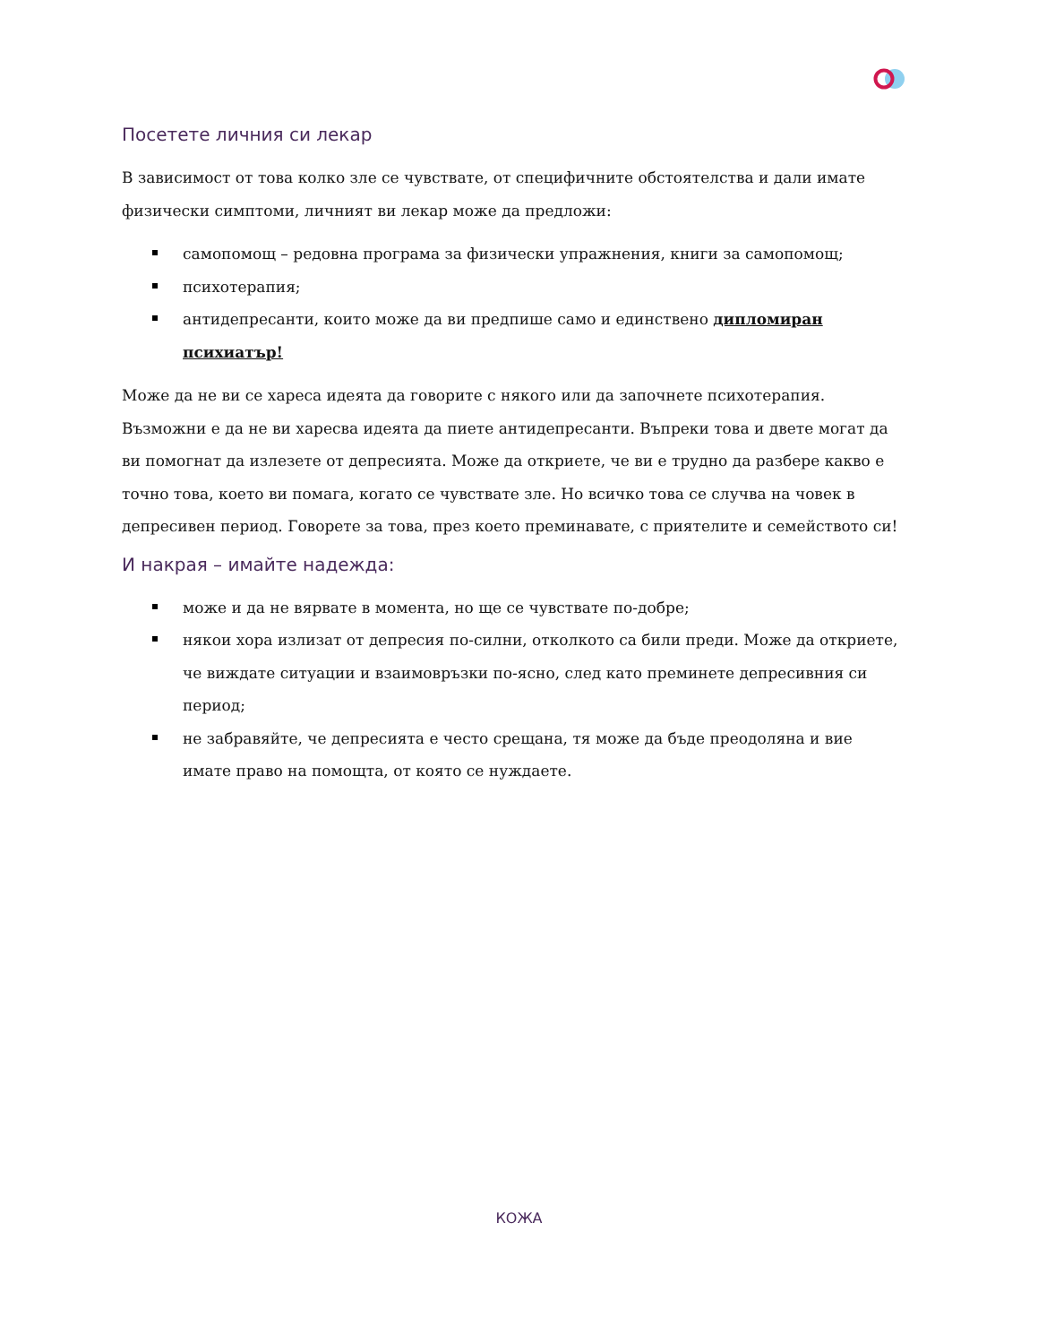Посетете личния си лекар
В зависимост от това колко зле се чувствате, от специфичните обстоятелства и дали имате физически симптоми, личният ви лекар може да предложи:
самопомощ – редовна програма за физически упражнения, книги за самопомощ;
психотерапия;
антидепресанти, които може да ви предпише само и единствено дипломиран психиатър!
Може да не ви се хареса идеята да говорите с някого или да започнете психотерапия. Възможни е да не ви харесва идеята да пиете антидепресанти. Въпреки това и двете могат да ви помогнат да излезете от депресията. Може да откриете, че ви е трудно да разбере какво е точно това, което ви помага, когато се чувствате зле. Но всичко това се случва на човек в депресивен период. Говорете за това, през което преминавате, с приятелите и семейството си!
И накрая – имайте надежда:
може и да не вярвате в момента, но ще се чувствате по-добре;
някои хора излизат от депресия по-силни, отколкото са били преди. Може да откриете, че виждате ситуации и взаимовръзки по-ясно, след като преминете депресивния си период;
не забравяйте, че депресията е често срещана, тя може да бъде преодоляна и вие имате право на помощта, от която се нуждаете.
КОЖА